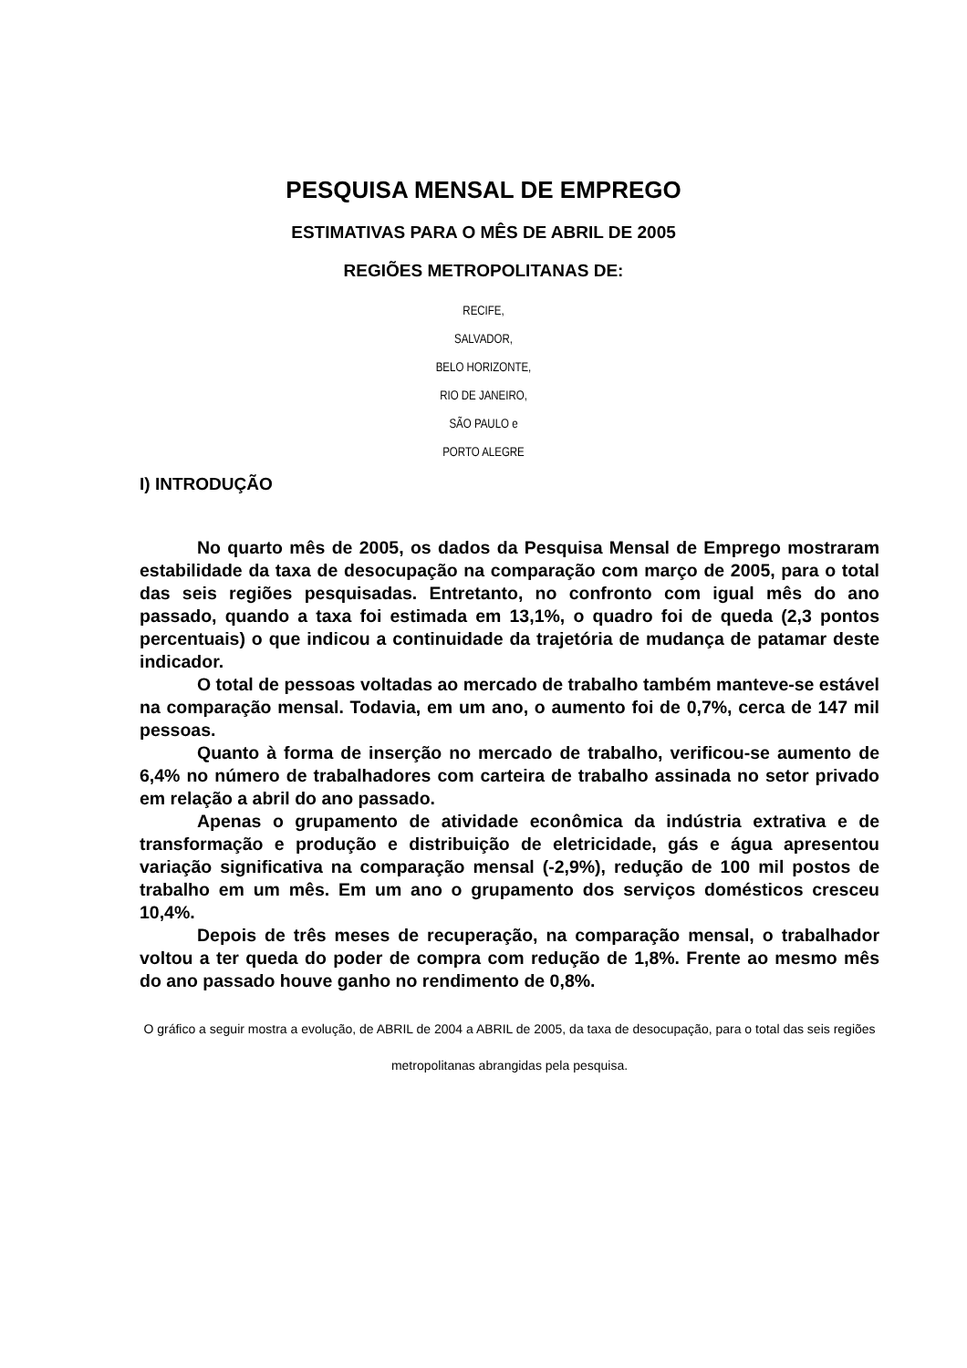PESQUISA MENSAL DE EMPREGO
ESTIMATIVAS PARA O MÊS DE ABRIL DE 2005
REGIÕES METROPOLITANAS DE:
RECIFE,
SALVADOR,
BELO HORIZONTE,
RIO DE JANEIRO,
SÃO PAULO e
PORTO ALEGRE
I) INTRODUÇÃO
No quarto mês de 2005, os dados da Pesquisa Mensal de Emprego mostraram estabilidade da taxa de desocupação na comparação com março de 2005, para o total das seis regiões pesquisadas. Entretanto, no confronto com igual mês do ano passado, quando a taxa foi estimada em 13,1%, o quadro foi de queda (2,3 pontos percentuais) o que indicou a continuidade da trajetória de mudança de patamar deste indicador.
O total de pessoas voltadas ao mercado de trabalho também manteve-se estável na comparação mensal. Todavia, em um ano, o aumento foi de 0,7%, cerca de 147 mil pessoas.
Quanto à forma de inserção no mercado de trabalho, verificou-se aumento de 6,4% no número de trabalhadores com carteira de trabalho assinada no setor privado em relação a abril do ano passado.
Apenas o grupamento de atividade econômica da indústria extrativa e de transformação e produção e distribuição de eletricidade, gás e água apresentou variação significativa na comparação mensal (-2,9%), redução de 100 mil postos de trabalho em um mês. Em um ano o grupamento dos serviços domésticos cresceu 10,4%.
Depois de três meses de recuperação, na comparação mensal, o trabalhador voltou a ter queda do poder de compra com redução de 1,8%. Frente ao mesmo mês do ano passado houve ganho no rendimento de 0,8%.
O gráfico a seguir mostra a evolução, de ABRIL de 2004 a ABRIL de 2005, da taxa de desocupação, para o total das seis regiões metropolitanas abrangidas pela pesquisa.